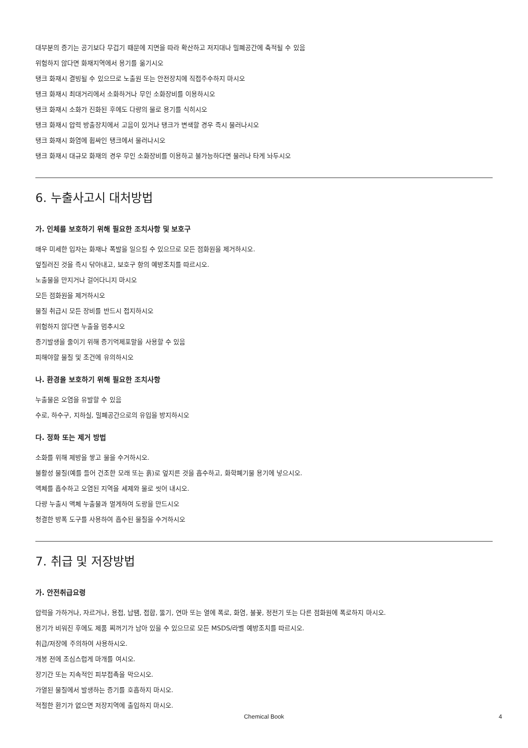대부분의 증기는 공기보다 무겁기 때문에 지면을 따라 확산하고 저지대나 밀폐공간에 축적될 수 있음
위험하지 않다면 화재지역에서 용기를 옮기시오
탱크 화재시 결빙될 수 있으므로 노출원 또는 안전장치에 직접주수하지 마시오
탱크 화재시 최대거리에서 소화하거나 무인 소화장비를 이용하시오
탱크 화재시 소화가 진화된 후에도 다량의 물로 용기를 식히시오
탱크 화재시 압력 방출장치에서 고음이 있거나 탱크가 변색할 경우 즉시 물러나시오
탱크 화재시 화염에 휩싸인 탱크에서 물러나시오
탱크 화재시 대규모 화재의 경우 무인 소화장비를 이용하고 불가능하다면 물러나 타게 놔두시오
6. 누출사고시 대처방법
가. 인체를 보호하기 위해 필요한 조치사항 및 보호구
매우 미세한 입자는 화재나 폭발을 일으킬 수 있으므로 모든 점화원을 제거하시오.
엎질러진 것을 즉시 닦아내고, 보호구 항의 예방조치를 따르시오.
노출물을 만지거나 걸어다니지 마시오
모든 점화원을 제거하시오
물질 취급시 모든 장비를 반드시 접지하시오
위험하지 않다면 누출을 멈추시오
증기발생을 줄이기 위해 증기억제포말을 사용할 수 있음
피해야할 물질 및 조건에 유의하시오
나. 환경을 보호하기 위해 필요한 조치사항
누출물은 오염을 유발할 수 있음
수로, 하수구, 지하실, 밀폐공간으로의 유입을 방지하시오
다. 정화 또는 제거 방법
소화를 위해 제방을 쌓고 물을 수거하시오.
불활성 물질(예를 들어 건조한 모래 또는 흙)로 엎지른 것을 흡수하고, 화학폐기물 용기에 넣으시오.
액체를 흡수하고 오염된 지역을 세제와 물로 씻어 내시오.
다량 누출시 액체 누출물과 멀게하여 도랑을 만드시오
청결한 방폭 도구를 사용하여 흡수된 물질을 수거하시오
7. 취급 및 저장방법
가. 안전취급요령
압력을 가하거나, 자르거나, 용접, 납땜, 접합, 뚫기, 연마 또는 열에 폭로, 화염, 불꽃, 정전기 또는 다른 점화원에 폭로하지 마시오.
용기가 비워진 후에도 제품 찌꺼기가 남아 있을 수 있으므로 모든 MSDS/라벨 예방조치를 따르시오.
취급/저장에 주의하여 사용하시오.
개봉 전에 조심스럽게 마개를 여시오.
장기간 또는 지속적인 피부접촉을 막으시오.
가열된 물질에서 발생하는 증기를 호흡하지 마시오.
적절한 환기가 없으면 저장지역에 출입하지 마시오.
Chemical Book
4